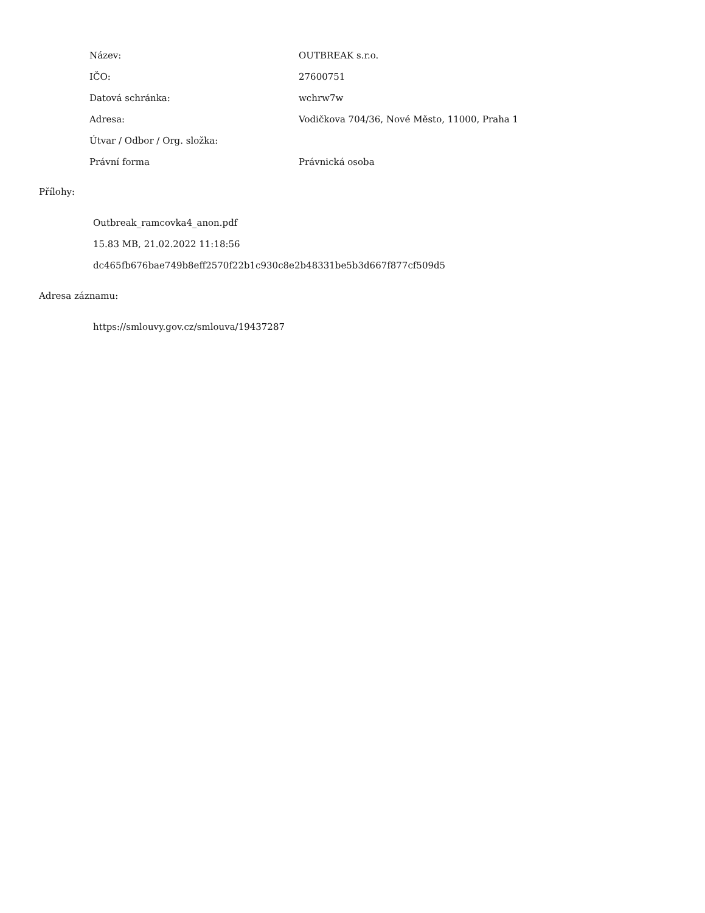| Název: | OUTBREAK s.r.o. |
| IČO: | 27600751 |
| Datová schránka: | wchrw7w |
| Adresa: | Vodičkova 704/36, Nové Město, 11000, Praha 1 |
| Útvar / Odbor / Org. složka: | |
| Právní forma | Právnická osoba |
Přílohy:
Outbreak_ramcovka4_anon.pdf
15.83 MB, 21.02.2022 11:18:56
dc465fb676bae749b8eff2570f22b1c930c8e2b48331be5b3d667f877cf509d5
Adresa záznamu:
https://smlouvy.gov.cz/smlouva/19437287